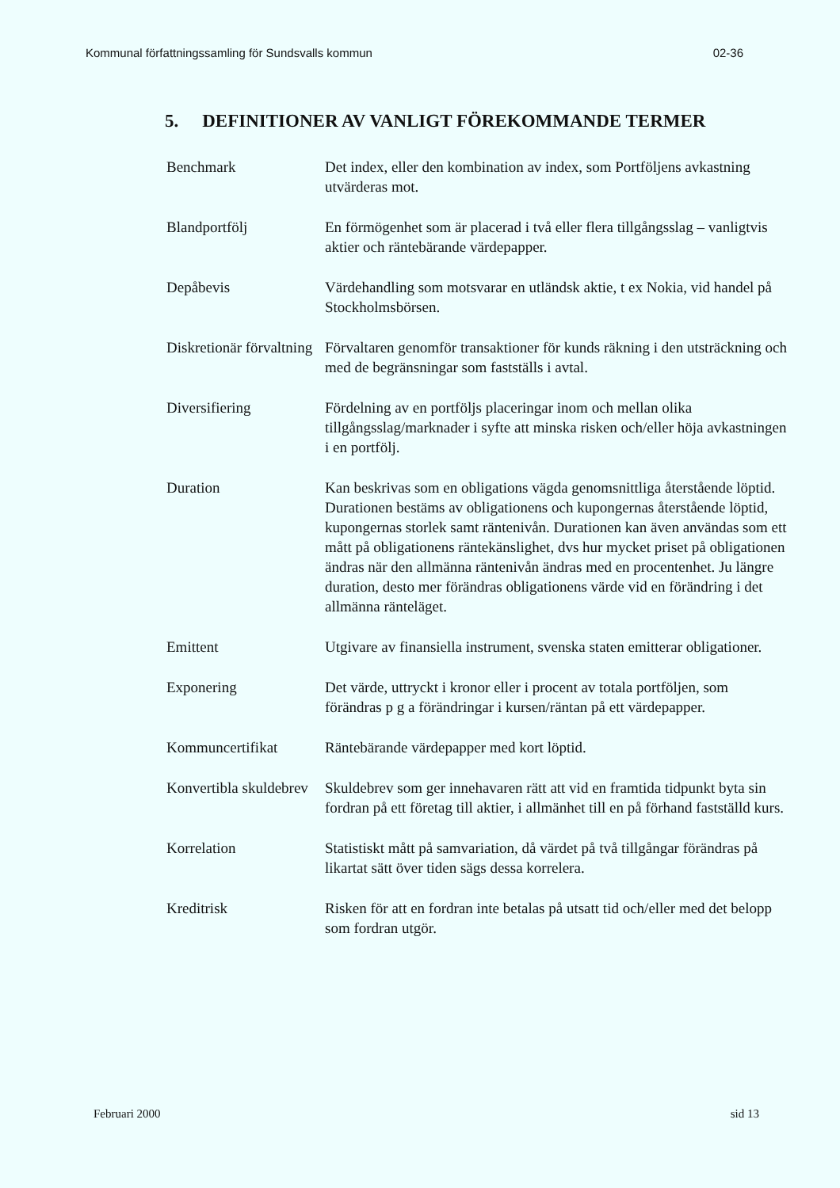Kommunal författningssamling för Sundsvalls kommun 02-36
5. DEFINITIONER AV VANLIGT FÖREKOMMANDE TERMER
Benchmark Det index, eller den kombination av index, som Portföljens avkastning utvärderas mot.
Blandportfölj En förmögenhet som är placerad i två eller flera tillgångsslag – vanligtvis aktier och räntebärande värdepapper.
Depåbevis Värdehandling som motsvarar en utländsk aktie, t ex Nokia, vid handel på Stockholmsbörsen.
Diskretionär förvaltning
Förvaltaren genomför transaktioner för kunds räkning i den utsträckning och med de begränsningar som fastställs i avtal.
Diversifiering Fördelning av en portföljs placeringar inom och mellan olika tillgångsslag/marknader i syfte att minska risken och/eller höja avkastningen i en portfölj.
Duration Kan beskrivas som en obligations vägda genomsnittliga återstående löptid. Durationen bestäms av obligationens och kupongernas återstående löptid, kupongernas storlek samt räntenivån. Durationen kan även användas som ett mått på obligationens räntekänslighet, dvs hur mycket priset på obligationen ändras när den allmänna räntenivån ändras med en procentenhet. Ju längre duration, desto mer förändras obligationens värde vid en förändring i det allmänna ränteläget.
Emittent Utgivare av finansiella instrument, svenska staten emitterar obligationer.
Exponering Det värde, uttryckt i kronor eller i procent av totala portföljen, som förändras p g a förändringar i kursen/räntan på ett värdepapper.
Kommuncertifikat Räntebärande värdepapper med kort löptid.
Konvertibla skuldebrev
Skuldebrev som ger innehavaren rätt att vid en framtida tidpunkt byta sin fordran på ett företag till aktier, i allmänhet till en på förhand fastställd kurs.
Korrelation Statistiskt mått på samvariation, då värdet på två tillgångar förändras på likartat sätt över tiden sägs dessa korrelera.
Kreditrisk Risken för att en fordran inte betalas på utsatt tid och/eller med det belopp som fordran utgör.
Februari 2000 sid 13